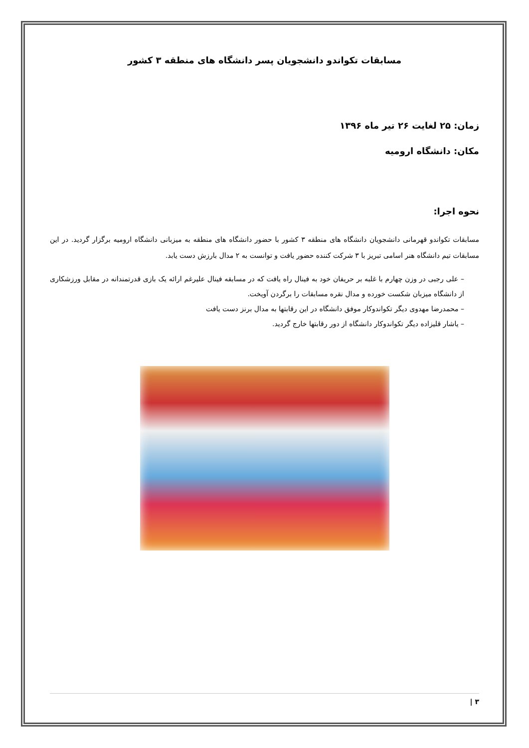مسابقات تکواندو دانشجویان پسر دانشگاه های منطقه ۳ کشور
زمان: ۲۵ لغایت ۲۶ تیر ماه ۱۳۹۶
مکان: دانشگاه ارومیه
نحوه اجرا:
مسابقات تکواندو قهرمانی دانشجویان دانشگاه های منطقه ۳ کشور با حضور دانشگاه های منطقه به میزبانی دانشگاه ارومیه برگزار گردید. در این مسابقات تیم دانشگاه هنر اسامی تبریز با ۳ شرکت کننده حضور یافت و توانست به ۲ مدال بارزش دست یابد.
– علی رجبی در وزن چهارم با غلبه بر حریفان خود به فینال راه یافت که در مسابقه فینال علیرغم ارائه یک بازی قدرتمندانه در مقابل ورزشکاری از دانشگاه میزبان شکست خورده و مدال نقره مسابقات را برگردن آویخت.
– محمدرضا مهدوی دیگر تکواندوکار موفق دانشگاه در این رقابتها به مدال برنز دست یافت
– یاشار قلیزاده دیگر تکواندوکار دانشگاه از دور رقابتها خارج گردید.
۳ |